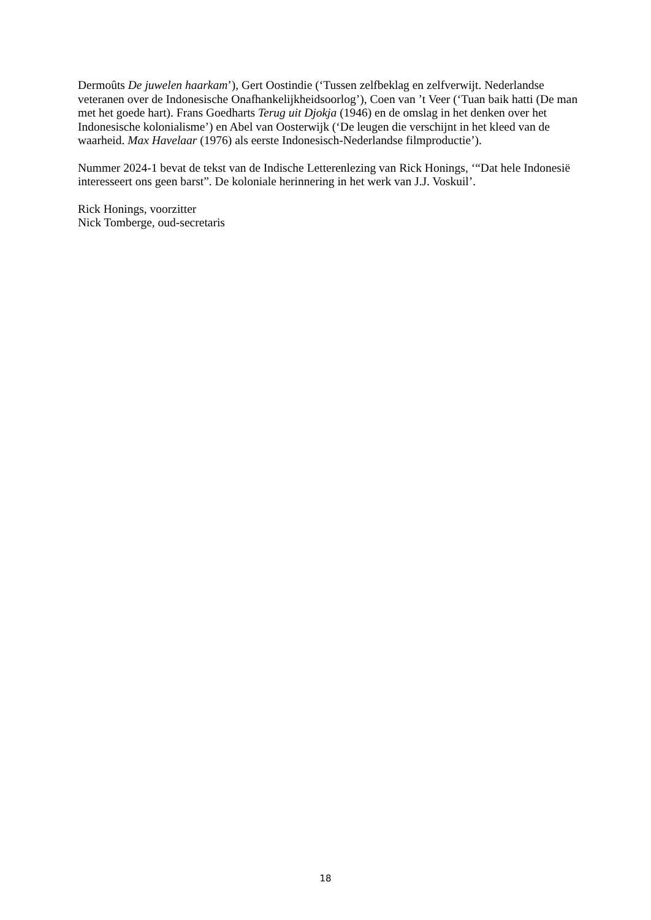Dermoûts De juwelen haarkam’), Gert Oostindie (‘Tussen zelfbeklag en zelfverwijt. Nederlandse veteranen over de Indonesische Onafhankelijkheidsoorlog’), Coen van ’t Veer (‘Tuan baik hatti (De man met het goede hart). Frans Goedharts Terug uit Djokja (1946) en de omslag in het denken over het Indonesische kolonialisme’) en Abel van Oosterwijk (‘De leugen die verschijnt in het kleed van de waarheid. Max Havelaar (1976) als eerste Indonesisch-Nederlandse filmproductie’).
Nummer 2024-1 bevat de tekst van de Indische Letterenlezing van Rick Honings, ‘“Dat hele Indonesië interesseert ons geen barst”. De koloniale herinnering in het werk van J.J. Voskuil’.
Rick Honings, voorzitter
Nick Tomberge, oud-secretaris
18